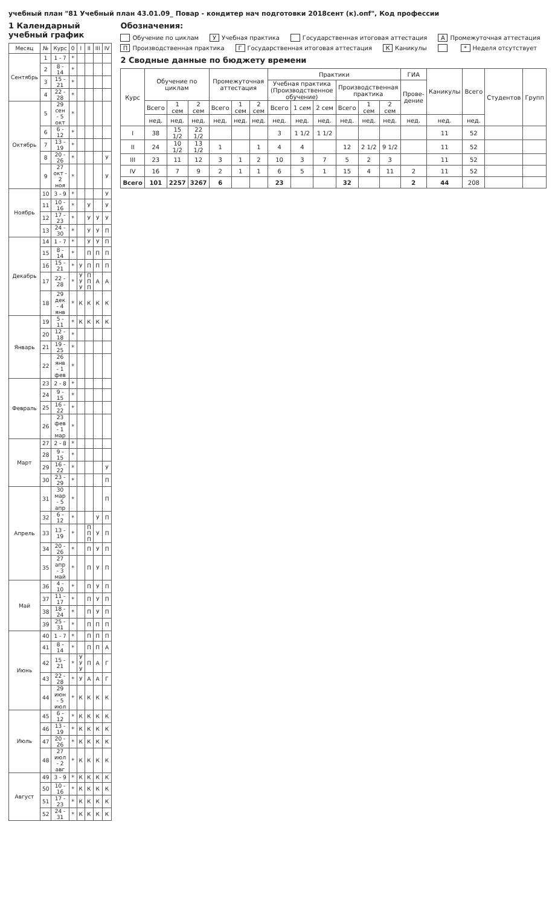учебный план "81 Учебный план 43.01.09_ Повар - кондитер нач подготовки 2018сент (к).опf", Код профессии
1 Календарный учебный график
| Месяц | № | Курс | 0 | I | II | III | IV |
| --- | --- | --- | --- | --- | --- | --- | --- |
| Сентябрь | 1 | 1 - 7 | * | | | | |
| | 2 | 8 - 14 | * | | | | |
| | 3 | 15 - 21 | * | | | | |
| | 4 | 22 - 28 | * | | | | |
| Октябрь | 5 | 29 сен - 5 окт | * | | | | |
| | 6 | 6 - 12 | * | | | | |
| | 7 | 13 - 19 | * | | | | |
| | 8 | 20 - 26 | * | | | | У |
| | 9 | 27 окт - 2 ноя | * | | | | У |
| Ноябрь | 10 | 3 - 9 | * | | | | У |
| | 11 | 10 - 16 | * | | У | | У |
| | 12 | 17 - 23 | * | | У | У | У |
| | 13 | 24 - 30 | * | | У | У | П |
| Декабрь | 14 | 1 - 7 | * | | У | У | П |
| | 15 | 8 - 14 | * | | П | П | П |
| | 16 | 15 - 21 | * | У | П | П | П |
| | 17 | 22 - 28 | * | У У У | П П П | А | А |
| | 18 | 29 дек - 4 янв | * | К | К | К | К |
| Январь | 19 | 5 - 11 | * | К | К | К | К |
| | 20 | 12 - 18 | * | | | | |
| | 21 | 19 - 25 | * | | | | |
| | 22 | 26 янв - 1 фев | * | | | | |
| Февраль | 23 | 2 - 8 | * | | | | |
| | 24 | 9 - 15 | * | | | | |
| | 25 | 16 - 22 | * | | | | |
| | 26 | 23 фев - 1 мар | * | | | | |
| Март | 27 | 2 - 8 | * | | | | |
| | 28 | 9 - 15 | * | | | | |
| | 29 | 16 - 22 | * | | | | У |
| | 30 | 23 - 29 | * | | | | П |
| Апрель | 31 | 30 мар - 5 апр | * | | | | П |
| | 32 | 6 - 12 | * | | | У | П |
| | 33 | 13 - 19 | * | | П П П | У | П |
| | 34 | 20 - 26 | * | | П | У | П |
| | 35 | 27 апр - 3 май | * | | П | У | П |
| Май | 36 | 4 - 10 | * | | П | У | П |
| | 37 | 11 - 17 | * | | П | У | П |
| | 38 | 18 - 24 | * | | П | У | П |
| | 39 | 25 - 31 | * | | П | П | П |
| Июнь | 40 | 1 - 7 | * | | П | П | П |
| | 41 | 8 - 14 | * | | П | П | А |
| | 42 | 15 - 21 | * | У У У | П | А | Г |
| | 43 | 22 - 28 | * | У | А | А | Г |
| | 44 | 29 июн - 5 июл | * | К | К | К | К |
| Июль | 45 | 6 - 12 | * | К | К | К | К |
| | 46 | 13 - 19 | * | К | К | К | К |
| | 47 | 20 - 26 | * | К | К | К | К |
| | 48 | 27 июл - 2 авг | * | К | К | К | К |
| Август | 49 | 3 - 9 | * | К | К | К | К |
| | 50 | 10 - 16 | * | К | К | К | К |
| | 51 | 17 - 23 | * | К | К | К | К |
| | 52 | 24 - 31 | * | К | К | К | К |
Обозначения:
Обучение по циклам У Учебная практика Государственная итоговая аттестация А Промежуточная аттестация П Производственная практика Г Государственная итоговая аттестация К Каникулы * Неделя отсутствует
2 Сводные данные по бюджету времени
| Курс | Обучение по циклам | | | Промежуточная аттестация | | | Практики | | | | | | ГИА | Каникулы | Всего | Студентов | Групп |
| --- | --- | --- | --- | --- | --- | --- | --- | --- | --- | --- | --- | --- | --- | --- | --- | --- | --- |
| | | | | | | | Учебная практика (Производственное обучение) | | | Производственная практика | | | Прове-дение | | | | |
| | Всего | 1 сем | 2 сем | Всего | 1 сем | 2 сем | Всего | 1 сем | 2 сем | Всего | 1 сем | 2 сем | | | | | |
| | нед. | нед. | нед. | нед. | нед. | нед. | нед. | нед. | нед. | нед. | нед. | нед. | нед. | нед. | нед. | | |
| I | 38 | 15 1/2 | 22 1/2 | | | | 3 | 1 1/2 | 1 1/2 | | | | | 11 | 52 | | |
| II | 24 | 10 1/2 | 13 1/2 | 1 | | 1 | 4 | 4 | | 12 | 2 1/2 | 9 1/2 | | 11 | 52 | | |
| III | 23 | 11 | 12 | 3 | 1 | 2 | 10 | 3 | 7 | 5 | 2 | 3 | | 11 | 52 | | |
| IV | 16 | 7 | 9 | 2 | 1 | 1 | 6 | 5 | 1 | 15 | 4 | 11 | 2 | 11 | 52 | | |
| Всего | 101 | 2257 | 3267 | 6 | | | 23 | | | 32 | | | 2 | 44 | 208 | | |